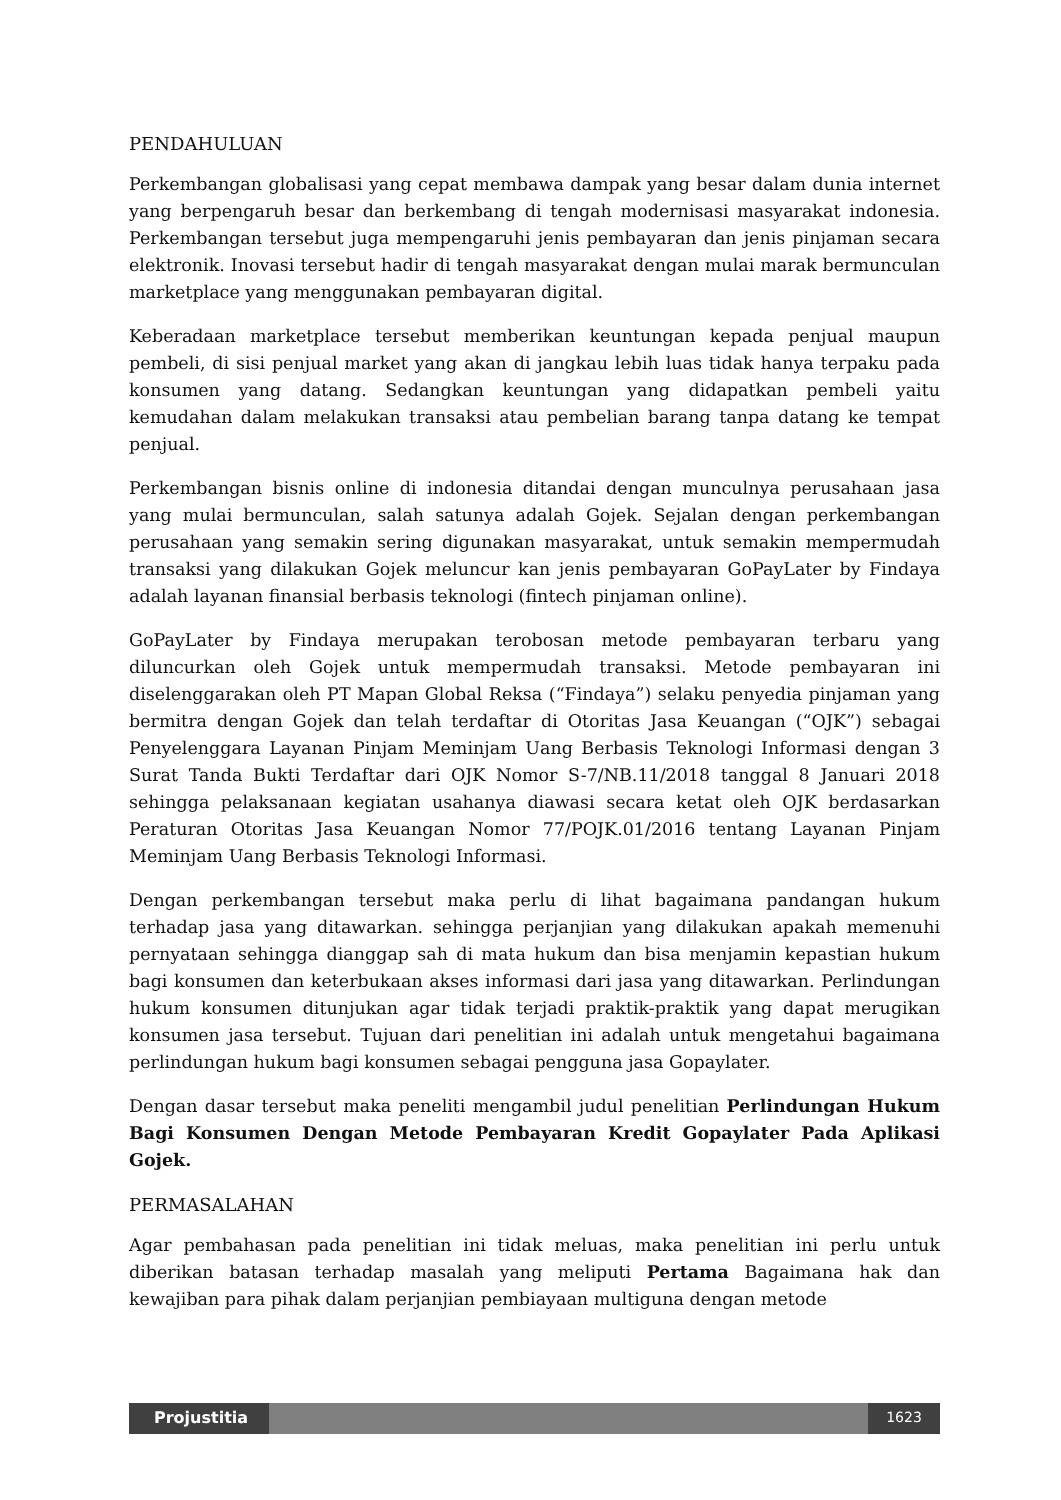PENDAHULUAN
Perkembangan globalisasi yang cepat membawa dampak yang besar dalam dunia internet yang berpengaruh besar dan berkembang di tengah modernisasi masyarakat indonesia. Perkembangan tersebut juga mempengaruhi jenis pembayaran dan jenis pinjaman secara elektronik. Inovasi tersebut hadir di tengah masyarakat dengan mulai marak bermunculan marketplace yang menggunakan pembayaran digital.
Keberadaan marketplace tersebut memberikan keuntungan kepada penjual maupun pembeli, di sisi penjual market yang akan di jangkau lebih luas tidak hanya terpaku pada konsumen yang datang. Sedangkan keuntungan yang didapatkan pembeli yaitu kemudahan dalam melakukan transaksi atau pembelian barang tanpa datang ke tempat penjual.
Perkembangan bisnis online di indonesia ditandai dengan munculnya perusahaan jasa yang mulai bermunculan, salah satunya adalah Gojek. Sejalan dengan perkembangan perusahaan yang semakin sering digunakan masyarakat, untuk semakin mempermudah transaksi yang dilakukan Gojek meluncur kan jenis pembayaran GoPayLater by Findaya adalah layanan finansial berbasis teknologi (fintech pinjaman online).
GoPayLater by Findaya merupakan terobosan metode pembayaran terbaru yang diluncurkan oleh Gojek untuk mempermudah transaksi. Metode pembayaran ini diselenggarakan oleh PT Mapan Global Reksa (“Findaya”) selaku penyedia pinjaman yang bermitra dengan Gojek dan telah terdaftar di Otoritas Jasa Keuangan (“OJK”) sebagai Penyelenggara Layanan Pinjam Meminjam Uang Berbasis Teknologi Informasi dengan 3 Surat Tanda Bukti Terdaftar dari OJK Nomor S-7/NB.11/2018 tanggal 8 Januari 2018 sehingga pelaksanaan kegiatan usahanya diawasi secara ketat oleh OJK berdasarkan Peraturan Otoritas Jasa Keuangan Nomor 77/POJK.01/2016 tentang Layanan Pinjam Meminjam Uang Berbasis Teknologi Informasi.
Dengan perkembangan tersebut maka perlu di lihat bagaimana pandangan hukum terhadap jasa yang ditawarkan. sehingga perjanjian yang dilakukan apakah memenuhi pernyataan sehingga dianggap sah di mata hukum dan bisa menjamin kepastian hukum bagi konsumen dan keterbukaan akses informasi dari jasa yang ditawarkan. Perlindungan hukum konsumen ditunjukan agar tidak terjadi praktik-praktik yang dapat merugikan konsumen jasa tersebut. Tujuan dari penelitian ini adalah untuk mengetahui bagaimana perlindungan hukum bagi konsumen sebagai pengguna jasa Gopaylater.
Dengan dasar tersebut maka peneliti mengambil judul penelitian Perlindungan Hukum Bagi Konsumen Dengan Metode Pembayaran Kredit Gopaylater Pada Aplikasi Gojek.
PERMASALAHAN
Agar pembahasan pada penelitian ini tidak meluas, maka penelitian ini perlu untuk diberikan batasan terhadap masalah yang meliputi Pertama Bagaimana hak dan kewajiban para pihak dalam perjanjian pembiayaan multiguna dengan metode
Projustitia
1623